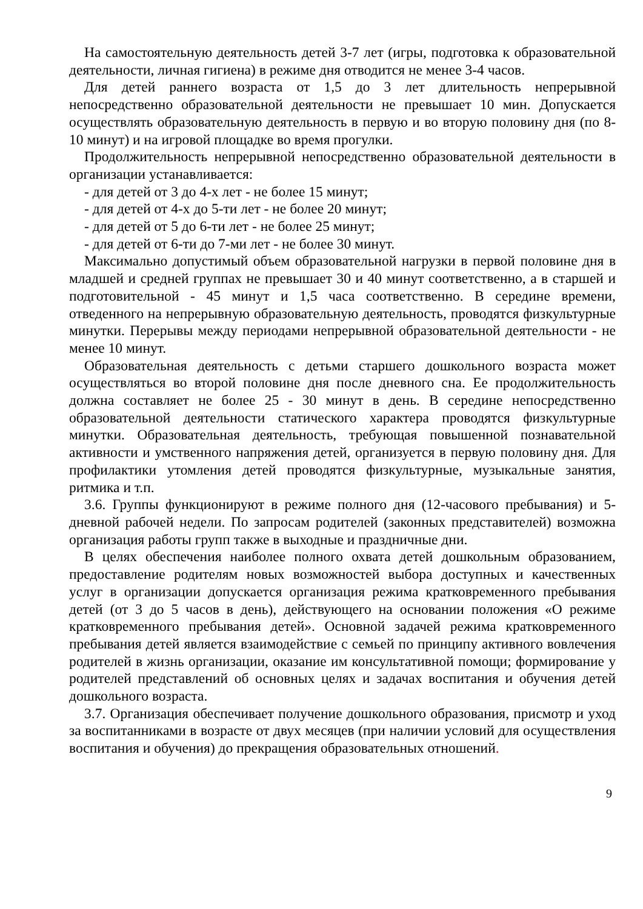На самостоятельную деятельность детей 3-7 лет (игры, подготовка к образовательной деятельности, личная гигиена) в режиме дня отводится не менее 3-4 часов.
Для детей раннего возраста от 1,5 до 3 лет длительность непрерывной непосредственно образовательной деятельности не превышает 10 мин. Допускается осуществлять образовательную деятельность в первую и во вторую половину дня (по 8-10 минут) и на игровой площадке во время прогулки.
Продолжительность непрерывной непосредственно образовательной деятельности в организации устанавливается:
- для детей от 3 до 4-х лет - не более 15 минут;
- для детей от 4-х до 5-ти лет - не более 20 минут;
- для детей от 5 до 6-ти лет - не более 25 минут;
- для детей от 6-ти до 7-ми лет - не более 30 минут.
Максимально допустимый объем образовательной нагрузки в первой половине дня в младшей и средней группах не превышает 30 и 40 минут соответственно, а в старшей и подготовительной - 45 минут и 1,5 часа соответственно. В середине времени, отведенного на непрерывную образовательную деятельность, проводятся физкультурные минутки. Перерывы между периодами непрерывной образовательной деятельности - не менее 10 минут.
Образовательная деятельность с детьми старшего дошкольного возраста может осуществляться во второй половине дня после дневного сна. Ее продолжительность должна составляет не более 25 - 30 минут в день. В середине непосредственно образовательной деятельности статического характера проводятся физкультурные минутки. Образовательная деятельность, требующая повышенной познавательной активности и умственного напряжения детей, организуется в первую половину дня. Для профилактики утомления детей проводятся физкультурные, музыкальные занятия, ритмика и т.п.
3.6. Группы функционируют в режиме полного дня (12-часового пребывания) и 5-дневной рабочей недели. По запросам родителей (законных представителей) возможна организация работы групп также в выходные и праздничные дни.
В целях обеспечения наиболее полного охвата детей дошкольным образованием, предоставление родителям новых возможностей выбора доступных и качественных услуг в организации допускается организация режима кратковременного пребывания детей (от 3 до 5 часов в день), действующего на основании положения «О режиме кратковременного пребывания детей». Основной задачей режима кратковременного пребывания детей является взаимодействие с семьей по принципу активного вовлечения родителей в жизнь организации, оказание им консультативной помощи; формирование у родителей представлений об основных целях и задачах воспитания и обучения детей дошкольного возраста.
3.7. Организация обеспечивает получение дошкольного образования, присмотр и уход за воспитанниками в возрасте от двух месяцев (при наличии условий для осуществления воспитания и обучения) до прекращения образовательных отношений.
9